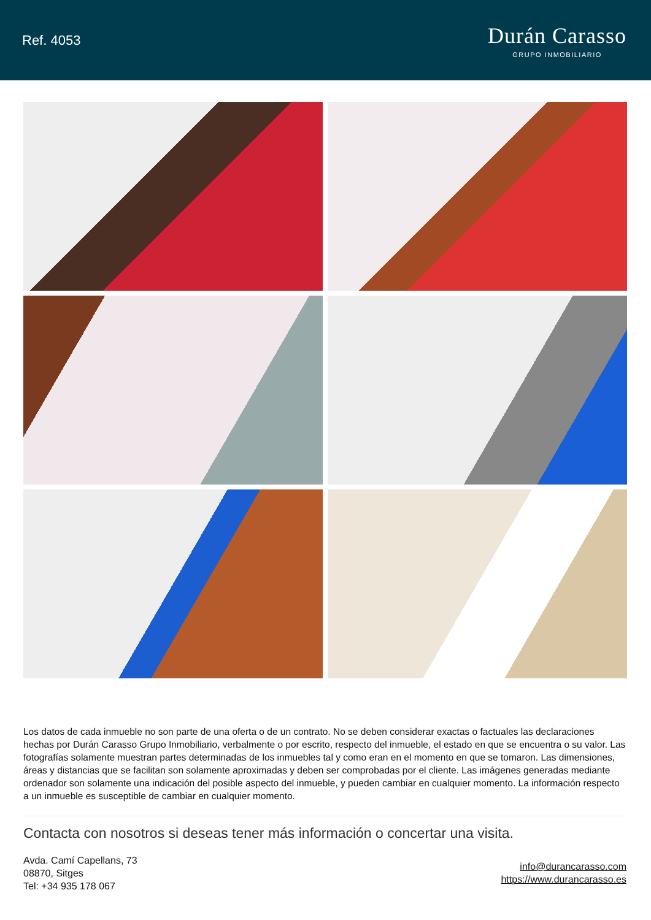Ref. 4053
Durán Carasso
GRUPO INMOBILIARIO
Los datos de cada inmueble no son parte de una oferta o de un contrato. No se deben considerar exactas o factuales las declaraciones hechas por Durán Carasso Grupo Inmobiliario, verbalmente o por escrito, respecto del inmueble, el estado en que se encuentra o su valor. Las fotografías solamente muestran partes determinadas de los inmuebles tal y como eran en el momento en que se tomaron. Las dimensiones, áreas y distancias que se facilitan son solamente aproximadas y deben ser comprobadas por el cliente. Las imágenes generadas mediante ordenador son solamente una indicación del posible aspecto del inmueble, y pueden cambiar en cualquier momento. La información respecto a un inmueble es susceptible de cambiar en cualquier momento.
Contacta con nosotros si deseas tener más información o concertar una visita.
Avda. Camí Capellans, 73
08870, Sitges
Tel: +34 935 178 067
info@durancarasso.com
https://www.durancarasso.es